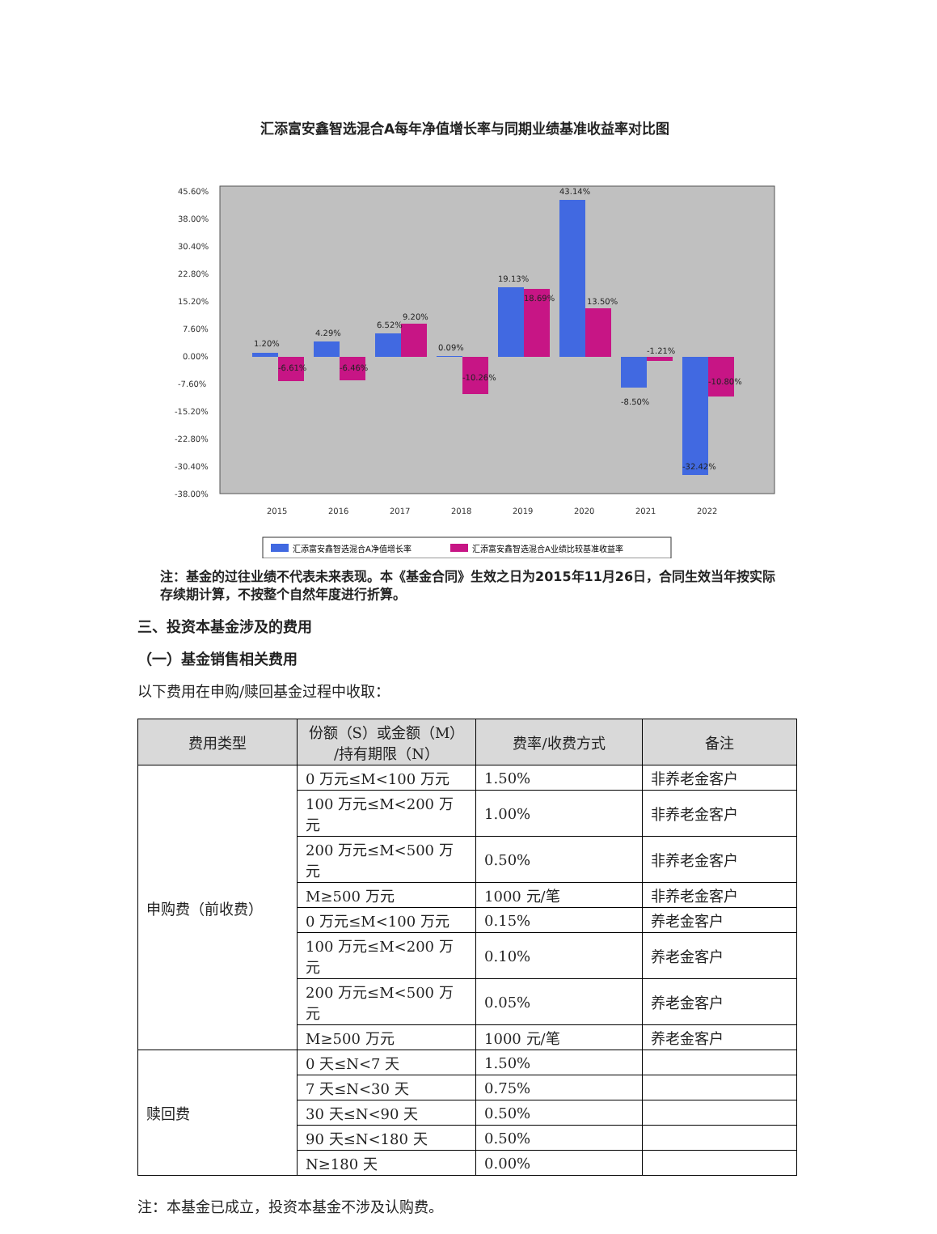汇添富安鑫智选混合A每年净值增长率与同期业绩基准收益率对比图
45.60%
38.00%
30.40%
22.80%
15.20%
7.60%
0.00%
-7.60%
-15.20%
-22.80%
-30.40%
-38.00%
2015
2016
2017
2018
2019
2020
2021
2022
1.20%
4.29%
6.52%
0.09%
19.13%
43.14%
-8.50%
-32.42%
-6.61%
-6.46%
9.20%
-10.26%
18.69%
13.50%
-1.21%
-10.80%
汇添富安鑫智选混合A净值增长率
汇添富安鑫智选混合A业绩比较基准收益率
注：基金的过往业绩不代表未来表现。本《基金合同》生效之日为2015年11月26日，合同生效当年按实际存续期计算，不按整个自然年度进行折算。
三、投资本基金涉及的费用
（一）基金销售相关费用
以下费用在申购/赎回基金过程中收取：
| 费用类型 | 份额（S）或金额（M） /持有期限（N） | 费率/收费方式 | 备注 |
| --- | --- | --- | --- |
| 申购费（前收费） | 0 万元≤M<100 万元 | 1.50% | 非养老金客户 |
| | 100 万元≤M<200 万元 | 1.00% | 非养老金客户 |
| | 200 万元≤M<500 万元 | 0.50% | 非养老金客户 |
| | M≥500 万元 | 1000 元/笔 | 非养老金客户 |
| | 0 万元≤M<100 万元 | 0.15% | 养老金客户 |
| | 100 万元≤M<200 万元 | 0.10% | 养老金客户 |
| | 200 万元≤M<500 万元 | 0.05% | 养老金客户 |
| | M≥500 万元 | 1000 元/笔 | 养老金客户 |
| 赎回费 | 0 天≤N<7 天 | 1.50% | |
| | 7 天≤N<30 天 | 0.75% | |
| | 30 天≤N<90 天 | 0.50% | |
| | 90 天≤N<180 天 | 0.50% | |
| | N≥180 天 | 0.00% | |
注：本基金已成立，投资本基金不涉及认购费。